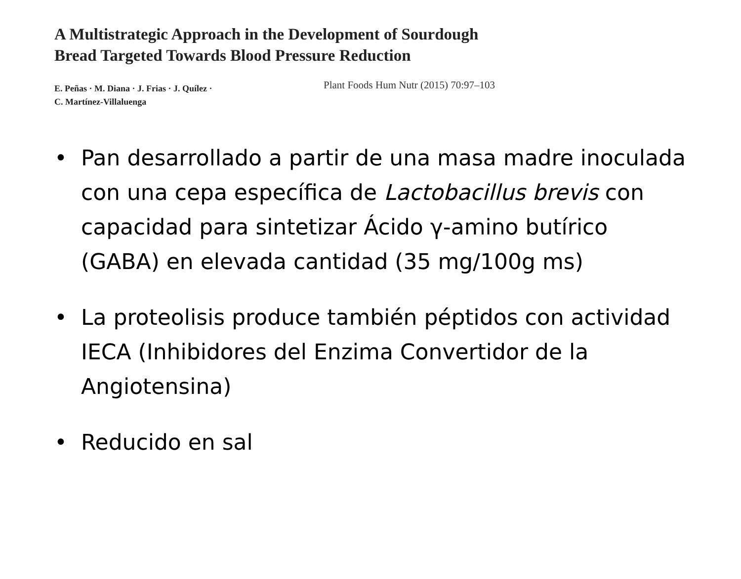A Multistrategic Approach in the Development of Sourdough
Bread Targeted Towards Blood Pressure Reduction
E. Peñas · M. Diana · J. Frias · J. Quílez ·
C. Martínez-Villaluenga
Plant Foods Hum Nutr (2015) 70:97–103
• Pan desarrollado a partir de una masa madre inoculada con una cepa específica de Lactobacillus brevis con capacidad para sintetizar Ácido γ-amino butírico (GABA) en elevada cantidad (35 mg/100g ms)
• La proteolisis produce también péptidos con actividad IECA (Inhibidores del Enzima Convertidor de la Angiotensina)
• Reducido en sal